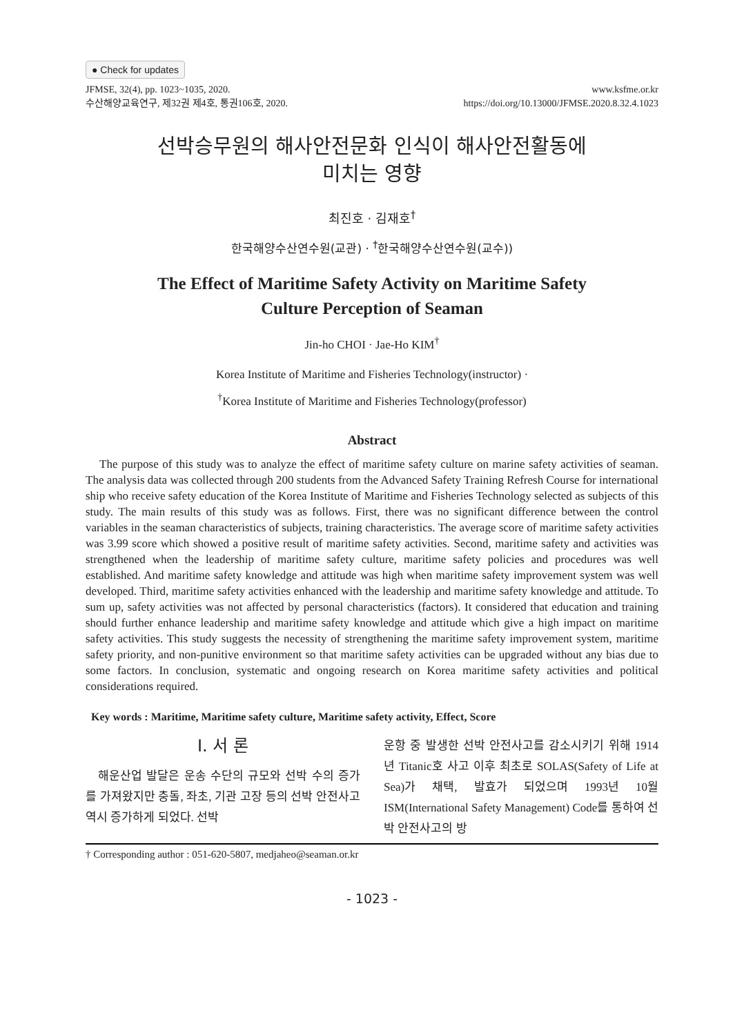● Check for updates
JFMSE, 32(4), pp. 1023~1035, 2020.
수산해양교육연구, 제32권 제4호, 통권106호, 2020.
www.ksfme.or.kr
https://doi.org/10.13000/JFMSE.2020.8.32.4.1023
선박승무원의 해사안전문화 인식이 해사안전활동에
미치는 영향
최진호 · 김재호<sup>†</sup>
한국해양수산연수원(교관) · <sup>†</sup>한국해양수산연수원(교수))
The Effect of Maritime Safety Activity on Maritime Safety
Culture Perception of Seaman
Jin-ho CHOI · Jae-Ho KIM<sup>†</sup>
Korea Institute of Maritime and Fisheries Technology(instructor) ·
<sup>†</sup> Korea Institute of Maritime and Fisheries Technology(professor)
Abstract
The purpose of this study was to analyze the effect of maritime safety culture on marine safety activities of seaman. The analysis data was collected through 200 students from the Advanced Safety Training Refresh Course for international ship who receive safety education of the Korea Institute of Maritime and Fisheries Technology selected as subjects of this study. The main results of this study was as follows. First, there was no significant difference between the control variables in the seaman characteristics of subjects, training characteristics. The average score of maritime safety activities was 3.99 score which showed a positive result of maritime safety activities. Second, maritime safety and activities was strengthened when the leadership of maritime safety culture, maritime safety policies and procedures was well established. And maritime safety knowledge and attitude was high when maritime safety improvement system was well developed. Third, maritime safety activities enhanced with the leadership and maritime safety knowledge and attitude. To sum up, safety activities was not affected by personal characteristics (factors). It considered that education and training should further enhance leadership and maritime safety knowledge and attitude which give a high impact on maritime safety activities. This study suggests the necessity of strengthening the maritime safety improvement system, maritime safety priority, and non-punitive environment so that maritime safety activities can be upgraded without any bias due to some factors. In conclusion, systematic and ongoing research on Korea maritime safety activities and political considerations required.
Key words : Maritime, Maritime safety culture, Maritime safety activity, Effect, Score
Ⅰ. 서 론
해운산업 발달은 운송 수단의 규모와 선박 수의 증가를 가져왔지만 충돌, 좌초, 기관 고장 등의 선박 안전사고 역시 증가하게 되었다. 선박
운항 중 발생한 선박 안전사고를 감소시키기 위해 1914년 Titanic호 사고 이후 최초로 SOLAS(Safety of Life at Sea)가 채택, 발효가 되었으며 1993년 10월 ISM(International Safety Management) Code를 통하여 선박 안전사고의 방
† Corresponding author : 051-620-5807, medjaheo@seaman.or.kr
- 1023 -